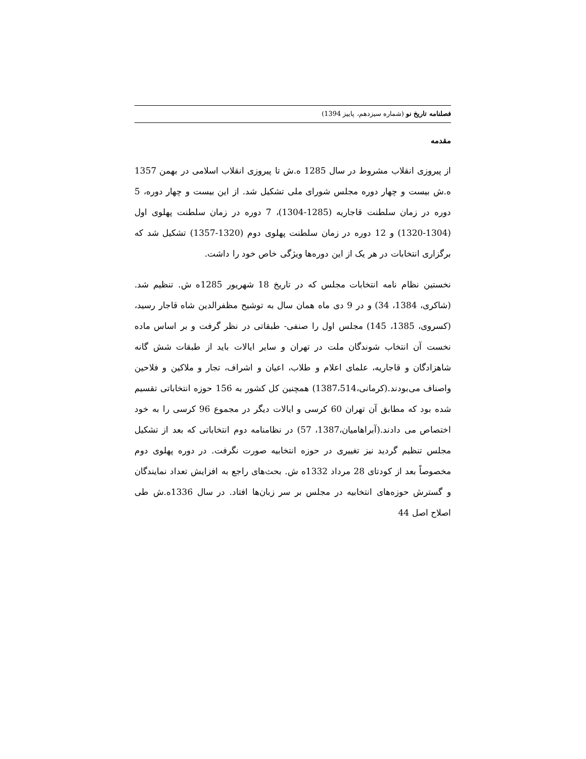فصلنامه تاریخ نو (شماره سیزدهم، پاییز 1394)
مقدمه
از پیروزی انقلاب مشروط در سال 1285 ه.ش تا پیروزی انقلاب اسلامی در بهمن 1357 ه.ش بیست و چهار دوره مجلس شورای ملی تشکیل شد. از این بیست و چهار دوره، 5 دوره در زمان سلطنت قاجاریه (1285-1304)، 7 دوره در زمان سلطنت پهلوی اول (1304-1320) و 12 دوره در زمان سلطنت پهلوی دوم (1320-1357) تشکیل شد که برگزاری انتخابات در هر یک از این دوره‌ها ویژگی خاص خود را داشت.
نخستین نظام نامه انتخابات مجلس که در تاریخ 18 شهریور 1285ه ش. تنظیم شد. (شاکری، 1384، 34) و در 9 دی ماه همان سال به توشیح مظفرالدین شاه قاجار رسید،(کسروی، 1385، 145) مجلس اول را صنفی- طبقاتی در نظر گرفت و بر اساس ماده نخست آن انتخاب شوندگان ملت در تهران و سایر ایالات باید از طبقات شش گانه شاهزادگان و قاجاریه، علمای اعلام و طلاب، اعیان و اشراف، تجار و ملاکین و فلاحین واصناف می‌بودند.(کرمانی،1387،514) همچنین کل کشور به 156 حوزه انتخاباتی تقسیم شده بود که مطابق آن تهران 60 کرسی و ایالات دیگر در مجموع 96 کرسی را به خود اختصاص می دادند.(آبراهامیان،1387، 57) در نظامنامه دوم انتخاباتی که بعد از تشکیل مجلس تنظیم گردید نیز تغییری در حوزه انتخابیه صورت نگرفت. در دوره پهلوی دوم مخصوصاً بعد از کودتای 28 مرداد 1332ه ش. بحث‌های راجع به افزایش تعداد نمایندگان و گسترش حوزه‌های انتخابیه در مجلس بر سر زبان‌ها افتاد. در سال 1336ه.ش طی اصلاح اصل 44